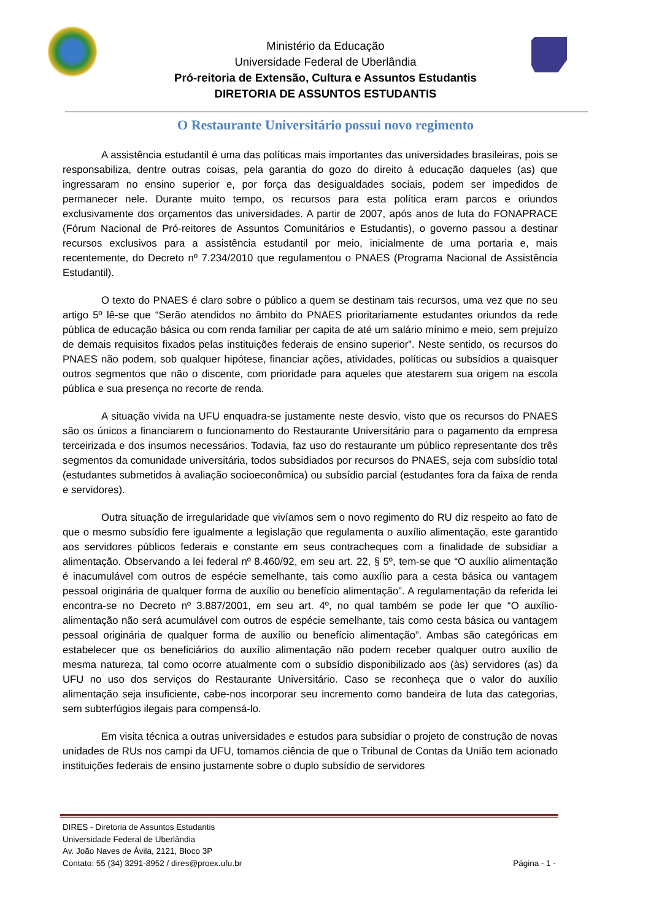Ministério da Educação
Universidade Federal de Uberlândia
Pró-reitoria de Extensão, Cultura e Assuntos Estudantis
DIRETORIA DE ASSUNTOS ESTUDANTIS
O Restaurante Universitário possui novo regimento
A assistência estudantil é uma das políticas mais importantes das universidades brasileiras, pois se responsabiliza, dentre outras coisas, pela garantia do gozo do direito à educação daqueles (as) que ingressaram no ensino superior e, por força das desigualdades sociais, podem ser impedidos de permanecer nele. Durante muito tempo, os recursos para esta política eram parcos e oriundos exclusivamente dos orçamentos das universidades. A partir de 2007, após anos de luta do FONAPRACE (Fórum Nacional de Pró-reitores de Assuntos Comunitários e Estudantis), o governo passou a destinar recursos exclusivos para a assistência estudantil por meio, inicialmente de uma portaria e, mais recentemente, do Decreto nº 7.234/2010 que regulamentou o PNAES (Programa Nacional de Assistência Estudantil).
O texto do PNAES é claro sobre o público a quem se destinam tais recursos, uma vez que no seu artigo 5º lê-se que “Serão atendidos no âmbito do PNAES prioritariamente estudantes oriundos da rede pública de educação básica ou com renda familiar per capita de até um salário mínimo e meio, sem prejuízo de demais requisitos fixados pelas instituições federais de ensino superior”. Neste sentido, os recursos do PNAES não podem, sob qualquer hipótese, financiar ações, atividades, políticas ou subsídios a quaisquer outros segmentos que não o discente, com prioridade para aqueles que atestarem sua origem na escola pública e sua presença no recorte de renda.
A situação vivida na UFU enquadra-se justamente neste desvio, visto que os recursos do PNAES são os únicos a financiarem o funcionamento do Restaurante Universitário para o pagamento da empresa terceirizada e dos insumos necessários. Todavia, faz uso do restaurante um público representante dos três segmentos da comunidade universitária, todos subsidiados por recursos do PNAES, seja com subsídio total (estudantes submetidos à avaliação socioeconômica) ou subsídio parcial (estudantes fora da faixa de renda e servidores).
Outra situação de irregularidade que vivíamos sem o novo regimento do RU diz respeito ao fato de que o mesmo subsídio fere igualmente a legislação que regulamenta o auxílio alimentação, este garantido aos servidores públicos federais e constante em seus contracheques com a finalidade de subsidiar a alimentação. Observando a lei federal nº 8.460/92, em seu art. 22, § 5º, tem-se que “O auxílio alimentação é inacumulável com outros de espécie semelhante, tais como auxílio para a cesta básica ou vantagem pessoal originária de qualquer forma de auxílio ou benefício alimentação”. A regulamentação da referida lei encontra-se no Decreto nº 3.887/2001, em seu art. 4º, no qual também se pode ler que “O auxílio-alimentação não será acumulável com outros de espécie semelhante, tais como cesta básica ou vantagem pessoal originária de qualquer forma de auxílio ou benefício alimentação”. Ambas são categóricas em estabelecer que os beneficiários do auxílio alimentação não podem receber qualquer outro auxílio de mesma natureza, tal como ocorre atualmente com o subsídio disponibilizado aos (às) servidores (as) da UFU no uso dos serviços do Restaurante Universitário. Caso se reconheça que o valor do auxílio alimentação seja insuficiente, cabe-nos incorporar seu incremento como bandeira de luta das categorias, sem subterfúgios ilegais para compensá-lo.
Em visita técnica a outras universidades e estudos para subsidiar o projeto de construção de novas unidades de RUs nos campi da UFU, tomamos ciência de que o Tribunal de Contas da União tem acionado instituições federais de ensino justamente sobre o duplo subsídio de servidores
DIRES - Diretoria de Assuntos Estudantis
Universidade Federal de Uberlândia
Av. João Naves de Ávila, 2121, Bloco 3P
Contato: 55 (34) 3291-8952 / dires@proex.ufu.br
Página - 1 -